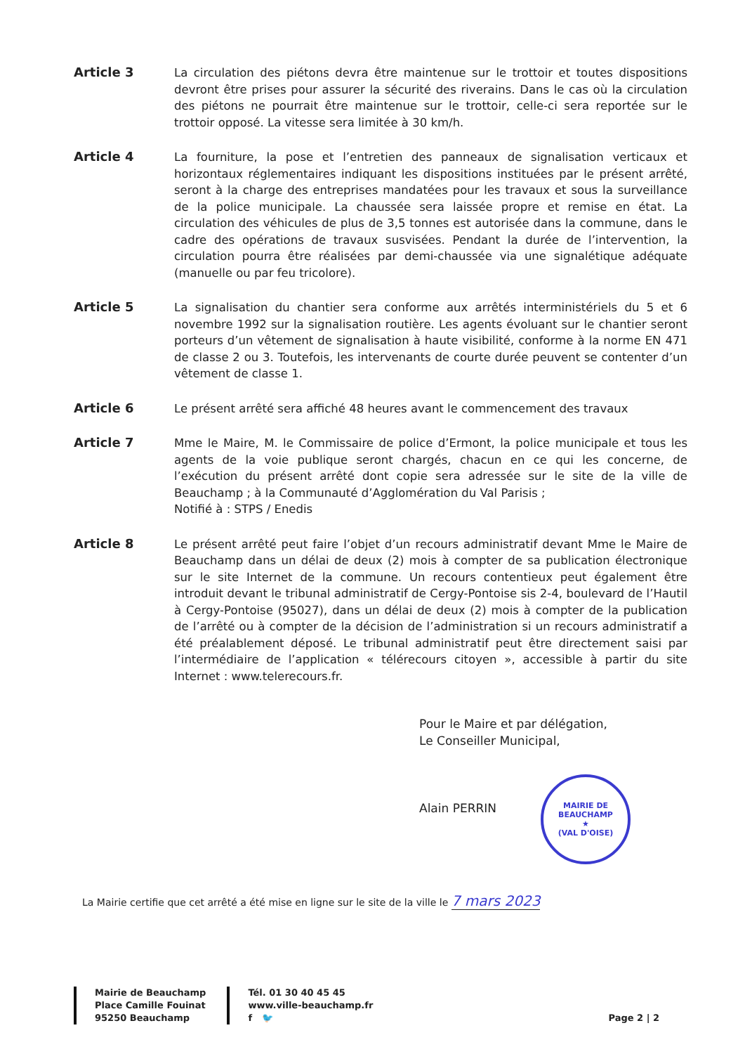Article 3
La circulation des piétons devra être maintenue sur le trottoir et toutes dispositions devront être prises pour assurer la sécurité des riverains. Dans le cas où la circulation des piétons ne pourrait être maintenue sur le trottoir, celle-ci sera reportée sur le trottoir opposé. La vitesse sera limitée à 30 km/h.
Article 4
La fourniture, la pose et l’entretien des panneaux de signalisation verticaux et horizontaux réglementaires indiquant les dispositions instituées par le présent arrêté, seront à la charge des entreprises mandatées pour les travaux et sous la surveillance de la police municipale. La chaussée sera laissée propre et remise en état. La circulation des véhicules de plus de 3,5 tonnes est autorisée dans la commune, dans le cadre des opérations de travaux susvisées. Pendant la durée de l’intervention, la circulation pourra être réalisées par demi-chaussée via une signalétique adéquate (manuelle ou par feu tricolore).
Article 5
La signalisation du chantier sera conforme aux arrêtés interministériels du 5 et 6 novembre 1992 sur la signalisation routière. Les agents évoluant sur le chantier seront porteurs d’un vêtement de signalisation à haute visibilité, conforme à la norme EN 471 de classe 2 ou 3. Toutefois, les intervenants de courte durée peuvent se contenter d’un vêtement de classe 1.
Article 6
Le présent arrêté sera affiché 48 heures avant le commencement des travaux
Article 7
Mme le Maire, M. le Commissaire de police d’Ermont, la police municipale et tous les agents de la voie publique seront chargés, chacun en ce qui les concerne, de l’exécution du présent arrêté dont copie sera adressée sur le site de la ville de Beauchamp ; à la Communauté d’Agglomération du Val Parisis ;
Notifié à : STPS / Enedis
Article 8
Le présent arrêté peut faire l’objet d’un recours administratif devant Mme le Maire de Beauchamp dans un délai de deux (2) mois à compter de sa publication électronique sur le site Internet de la commune. Un recours contentieux peut également être introduit devant le tribunal administratif de Cergy-Pontoise sis 2-4, boulevard de l’Hautil à Cergy-Pontoise (95027), dans un délai de deux (2) mois à compter de la publication de l’arrêté ou à compter de la décision de l’administration si un recours administratif a été préalablement déposé. Le tribunal administratif peut être directement saisi par l’intermédiaire de l’application « télérecours citoyen », accessible à partir du site Internet : www.telerecours.fr.
Pour le Maire et par délégation,
Le Conseiller Municipal,
Alain PERRIN
MAIRIE DE BEAUCHAMP
★
(VAL D'OISE)
La Mairie certifie que cet arrêté a été mise en ligne sur le site de la ville le 7 mars 2023
Mairie de Beauchamp
Place Camille Fouinat
95250 Beauchamp
Tél. 01 30 40 45 45
www.ville-beauchamp.fr
f 🐦
Page 2 | 2